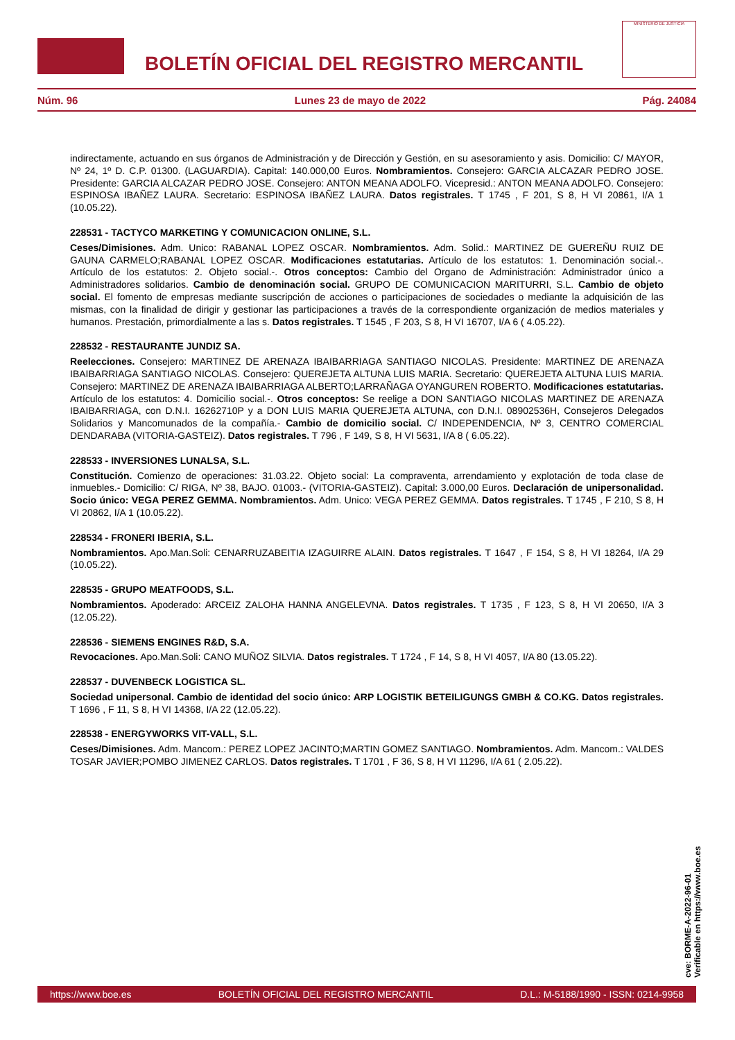BOLETÍN OFICIAL DEL REGISTRO MERCANTIL
MINISTERIO DE JUSTICIA
Núm. 96 Lunes 23 de mayo de 2022 Pág. 24084
indirectamente, actuando en sus órganos de Administración y de Dirección y Gestión, en su asesoramiento y asis. Domicilio: C/ MAYOR, Nº 24, 1º D. C.P. 01300. (LAGUARDIA). Capital: 140.000,00 Euros. Nombramientos. Consejero: GARCIA ALCAZAR PEDRO JOSE. Presidente: GARCIA ALCAZAR PEDRO JOSE. Consejero: ANTON MEANA ADOLFO. Vicepresid.: ANTON MEANA ADOLFO. Consejero: ESPINOSA IBAÑEZ LAURA. Secretario: ESPINOSA IBAÑEZ LAURA. Datos registrales. T 1745 , F 201, S 8, H VI 20861, I/A 1 (10.05.22).
228531 - TACTYCO MARKETING Y COMUNICACION ONLINE, S.L.
Ceses/Dimisiones. Adm. Unico: RABANAL LOPEZ OSCAR. Nombramientos. Adm. Solid.: MARTINEZ DE GUEREÑU RUIZ DE GAUNA CARMELO;RABANAL LOPEZ OSCAR. Modificaciones estatutarias. Artículo de los estatutos: 1. Denominación social.-. Artículo de los estatutos: 2. Objeto social.-. Otros conceptos: Cambio del Organo de Administración: Administrador único a Administradores solidarios. Cambio de denominación social. GRUPO DE COMUNICACION MARITURRI, S.L. Cambio de objeto social. El fomento de empresas mediante suscripción de acciones o participaciones de sociedades o mediante la adquisición de las mismas, con la finalidad de dirigir y gestionar las participaciones a través de la correspondiente organización de medios materiales y humanos. Prestación, primordialmente a las s. Datos registrales. T 1545 , F 203, S 8, H VI 16707, I/A 6 ( 4.05.22).
228532 - RESTAURANTE JUNDIZ SA.
Reelecciones. Consejero: MARTINEZ DE ARENAZA IBAIBARRIAGA SANTIAGO NICOLAS. Presidente: MARTINEZ DE ARENAZA IBAIBARRIAGA SANTIAGO NICOLAS. Consejero: QUEREJETA ALTUNA LUIS MARIA. Secretario: QUEREJETA ALTUNA LUIS MARIA. Consejero: MARTINEZ DE ARENAZA IBAIBARRIAGA ALBERTO;LARRAÑAGA OYANGUREN ROBERTO. Modificaciones estatutarias. Artículo de los estatutos: 4. Domicilio social.-. Otros conceptos: Se reelige a DON SANTIAGO NICOLAS MARTINEZ DE ARENAZA IBAIBARRIAGA, con D.N.I. 16262710P y a DON LUIS MARIA QUEREJETA ALTUNA, con D.N.I. 08902536H, Consejeros Delegados Solidarios y Mancomunados de la compañía.- Cambio de domicilio social. C/ INDEPENDENCIA, Nº 3, CENTRO COMERCIAL DENDARABA (VITORIA-GASTEIZ). Datos registrales. T 796 , F 149, S 8, H VI 5631, I/A 8 ( 6.05.22).
228533 - INVERSIONES LUNALSA, S.L.
Constitución. Comienzo de operaciones: 31.03.22. Objeto social: La compraventa, arrendamiento y explotación de toda clase de inmuebles.- Domicilio: C/ RIGA, Nº 38, BAJO. 01003.- (VITORIA-GASTEIZ). Capital: 3.000,00 Euros. Declaración de unipersonalidad. Socio único: VEGA PEREZ GEMMA. Nombramientos. Adm. Unico: VEGA PEREZ GEMMA. Datos registrales. T 1745 , F 210, S 8, H VI 20862, I/A 1 (10.05.22).
228534 - FRONERI IBERIA, S.L.
Nombramientos. Apo.Man.Soli: CENARRUZABEITIA IZAGUIRRE ALAIN. Datos registrales. T 1647 , F 154, S 8, H VI 18264, I/A 29 (10.05.22).
228535 - GRUPO MEATFOODS, S.L.
Nombramientos. Apoderado: ARCEIZ ZALOHA HANNA ANGELEVNA. Datos registrales. T 1735 , F 123, S 8, H VI 20650, I/A 3 (12.05.22).
228536 - SIEMENS ENGINES R&D, S.A.
Revocaciones. Apo.Man.Soli: CANO MUÑOZ SILVIA. Datos registrales. T 1724 , F 14, S 8, H VI 4057, I/A 80 (13.05.22).
228537 - DUVENBECK LOGISTICA SL.
Sociedad unipersonal. Cambio de identidad del socio único: ARP LOGISTIK BETEILIGUNGS GMBH & CO.KG. Datos registrales. T 1696 , F 11, S 8, H VI 14368, I/A 22 (12.05.22).
228538 - ENERGYWORKS VIT-VALL, S.L.
Ceses/Dimisiones. Adm. Mancom.: PEREZ LOPEZ JACINTO;MARTIN GOMEZ SANTIAGO. Nombramientos. Adm. Mancom.: VALDES TOSAR JAVIER;POMBO JIMENEZ CARLOS. Datos registrales. T 1701 , F 36, S 8, H VI 11296, I/A 61 ( 2.05.22).
cve: BORME-A-2022-96-01
Verificable en https://www.boe.es
https://www.boe.es BOLETÍN OFICIAL DEL REGISTRO MERCANTIL D.L.: M-5188/1990 - ISSN: 0214-9958